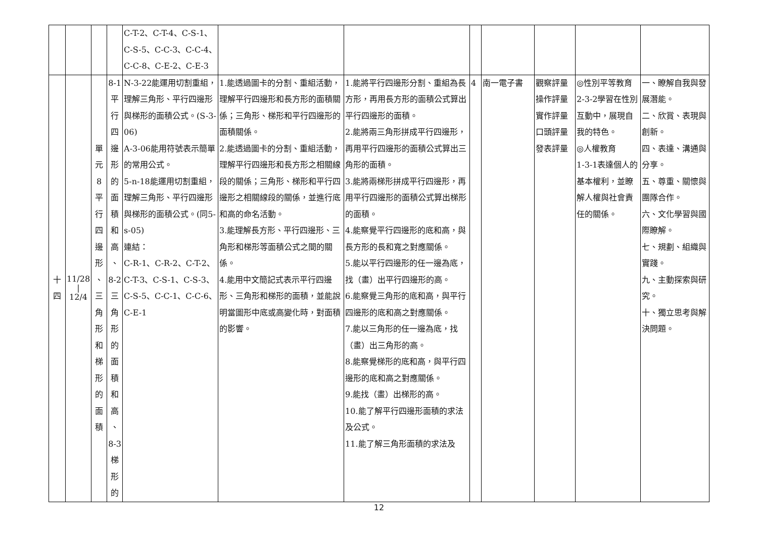| | | | | C-T-2、C-T-4、C-S-1、 C-S-5、C-C-3、C-C-4、 C-C-8、C-E-2、C-E-3 | | | | | | | |
| 十 四 | 11/28 / 12/4 | 單 元 8 平 行 四 邊 形 、 三 角 形 和 梯 形 的 面 積 | 8-1 平 行 四 邊 形 的 面 積 和 高 、 8-2 三 角 形 的 面 積 和 高 、 8-3 梯 形 的 | N-3-22能運用切割重組，理解三角形、平行四邊形與梯形的面積公式。(S-3-06) A-3-06能用符號表示簡單的常用公式。 5-n-18能運用切割重組，理解三角形、平行四邊形與梯形的面積公式。(同5-s-05) 連結： C-R-1、C-R-2、C-T-2、C-T-3、C-S-1、C-S-3、C-S-5、C-C-1、C-C-6、C-E-1 | 1.能透過圖卡的分割、重組活動，理解平行四邊形和長方形的面積關係；三角形、梯形和平行四邊形的面積關係。 2.能透過圖卡的分割、重組活動，理解平行四邊形和長方形之相關線段的關係；三角形、梯形和平行四邊形之相關線段的關係，並進行底和高的命名活動。 3.能理解長方形、平行四邊形、三角形和梯形等面積公式之間的關係。 4.能用中文簡記式表示平行四邊形、三角形和梯形的面積，並能說明當圖形中底或高變化時，對面積的影響。 | 1.能將平行四邊形分割、重組為長方形，再用長方形的面積公式算出平行四邊形的面積。 2.能將兩三角形拼成平行四邊形，再用平行四邊形的面積公式算出三角形的面積。 3.能將兩梯形拼成平行四邊形，再用平行四邊形的面積公式算出梯形的面積。 4.能察覺平行四邊形的底和高，與長方形的長和寬之對應關係。 5.能以平行四邊形的任一邊為底，找（畫）出平行四邊形的高。 6.能察覺三角形的底和高，與平行四邊形的底和高之對應關係。 7.能以三角形的任一邊為底，找（畫）出三角形的高。 8.能察覺梯形的底和高，與平行四邊形的底和高之對應關係。 9.能找（畫）出梯形的高。 10.能了解平行四邊形面積的求法及公式。 11.能了解三角形面積的求法及 | 4 | 南一電子書 | 觀察評量 操作評量 實作評量 口頭評量 發表評量 | ◎性別平等教育 2-3-2學習在性別互動中，展現自我的特色。 ◎人權教育 1-3-1表達個人的基本權利，並瞭解人權與社會責任的關係。 | 一、瞭解自我與發展潛能。 二、欣賞、表現與創新。 四、表達、溝通與分享。 五、尊重、關懷與團隊合作。 六、文化學習與國際瞭解。 七、規劃、組織與實踐。 九、主動探索與研究。 十、獨立思考與解決問題。 |
12